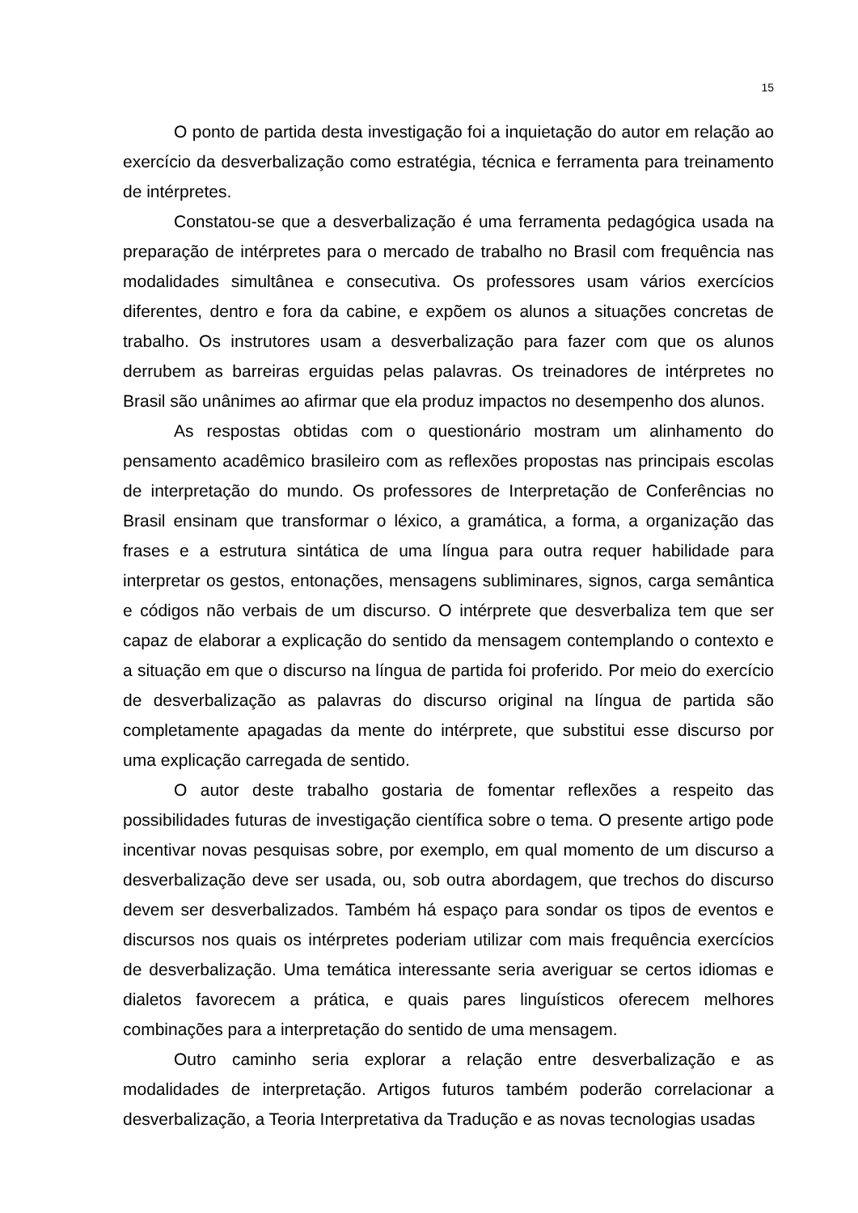15
O ponto de partida desta investigação foi a inquietação do autor em relação ao exercício da desverbalização como estratégia, técnica e ferramenta para treinamento de intérpretes.
Constatou-se que a desverbalização é uma ferramenta pedagógica usada na preparação de intérpretes para o mercado de trabalho no Brasil com frequência nas modalidades simultânea e consecutiva. Os professores usam vários exercícios diferentes, dentro e fora da cabine, e expõem os alunos a situações concretas de trabalho. Os instrutores usam a desverbalização para fazer com que os alunos derrubem as barreiras erguidas pelas palavras. Os treinadores de intérpretes no Brasil são unânimes ao afirmar que ela produz impactos no desempenho dos alunos.
As respostas obtidas com o questionário mostram um alinhamento do pensamento acadêmico brasileiro com as reflexões propostas nas principais escolas de interpretação do mundo. Os professores de Interpretação de Conferências no Brasil ensinam que transformar o léxico, a gramática, a forma, a organização das frases e a estrutura sintática de uma língua para outra requer habilidade para interpretar os gestos, entonações, mensagens subliminares, signos, carga semântica e códigos não verbais de um discurso. O intérprete que desverbaliza tem que ser capaz de elaborar a explicação do sentido da mensagem contemplando o contexto e a situação em que o discurso na língua de partida foi proferido. Por meio do exercício de desverbalização as palavras do discurso original na língua de partida são completamente apagadas da mente do intérprete, que substitui esse discurso por uma explicação carregada de sentido.
O autor deste trabalho gostaria de fomentar reflexões a respeito das possibilidades futuras de investigação científica sobre o tema. O presente artigo pode incentivar novas pesquisas sobre, por exemplo, em qual momento de um discurso a desverbalização deve ser usada, ou, sob outra abordagem, que trechos do discurso devem ser desverbalizados. Também há espaço para sondar os tipos de eventos e discursos nos quais os intérpretes poderiam utilizar com mais frequência exercícios de desverbalização. Uma temática interessante seria averiguar se certos idiomas e dialetos favorecem a prática, e quais pares linguísticos oferecem melhores combinações para a interpretação do sentido de uma mensagem.
Outro caminho seria explorar a relação entre desverbalização e as modalidades de interpretação. Artigos futuros também poderão correlacionar a desverbalização, a Teoria Interpretativa da Tradução e as novas tecnologias usadas